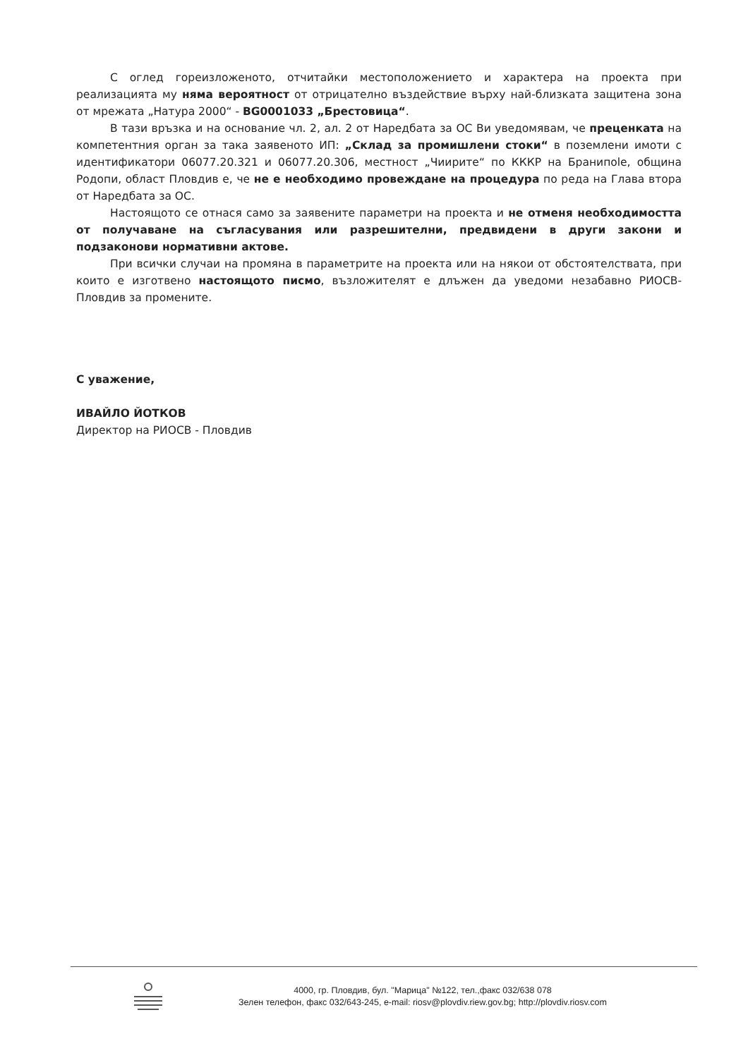С оглед гореизложеното, отчитайки местоположението и характера на проекта при реализацията му няма вероятност от отрицателно въздействие върху най-близката защитена зона от мрежата „Натура 2000“ - BG0001033 „Брестовица“.
В тази връзка и на основание чл. 2, ал. 2 от Наредбата за ОС Ви уведомявам, че преценката на компетентния орган за така заявеното ИП: „Склад за промишлени стоки“ в поземлени имоти с идентификатори 06077.20.321 и 06077.20.306, местност „Чиирите“ по КККР на Бранипole, община Родопи, област Пловдив е, че не е необходимо провеждане на процедура по реда на Глава втора от Наредбата за ОС.
Настоящото се отнася само за заявените параметри на проекта и не отменя необходимостта от получаване на съгласувания или разрешителни, предвидени в други закони и подзаконови нормативни актове.
При всички случаи на промяна в параметрите на проекта или на някои от обстоятелствата, при които е изготвено настоящото писмо, възложителят е длъжен да уведоми незабавно РИОСВ-Пловдив за промените.
С уважение,
ИВАЙЛО ЙОТКОВ
Директор на РИОСВ - Пловдив
4000, гр. Пловдив, бул. "Марица" №122, тел.,факс 032/638 078
Зелен телефон, факс 032/643-245, e-mail: riosv@plovdiv.riew.gov.bg; http://plovdiv.riosv.com